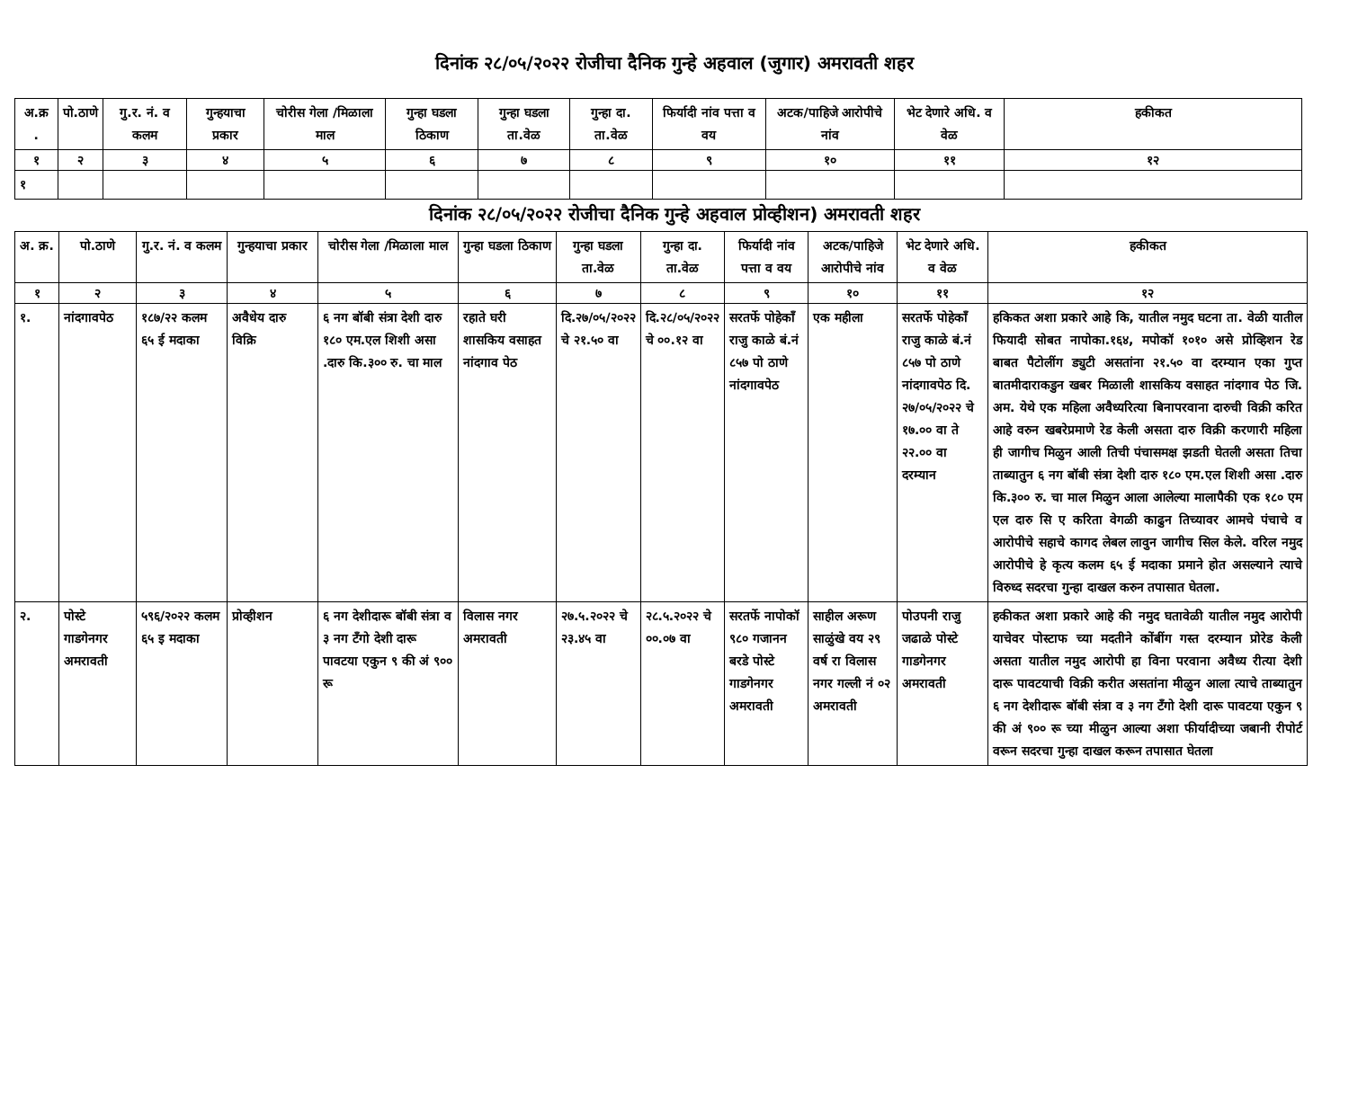दिनांक २८/०५/२०२२ रोजीचा दैनिक गुन्हे अहवाल (जुगार) अमरावती शहर
| अ.क्र . | पो.ठाणे | गु.र. नं. व कलम | गुन्हयाचा प्रकार | चोरीस गेला /मिळाला माल | गुन्हा घडला ठिकाण | गुन्हा घडला ता.वेळ | गुन्हा दा. ता.वेळ | फिर्यादी नांव पत्ता व वय | अटक/पाहिजे आरोपीचे नांव | भेट देणारे अधि. व वेळ | हकीकत |
| --- | --- | --- | --- | --- | --- | --- | --- | --- | --- | --- | --- |
| १ | २ | ३ | ४ | ५ | ६ | ७ | ८ | ९ | १० | ११ | १२ |
| १ | | | | | | | | | | | |
दिनांक २८/०५/२०२२ रोजीचा दैनिक गुन्हे अहवाल प्रोव्हीशन) अमरावती शहर
| अ. क्र. | पो.ठाणे | गु.र. नं. व कलम | गुन्हयाचा प्रकार | चोरीस गेला /मिळाला माल | गुन्हा घडला ठिकाण | गुन्हा घडला ता.वेळ | गुन्हा दा. ता.वेळ | फिर्यादी नांव पत्ता व वय | अटक/पाहिजे आरोपीचे नांव | भेट देणारे अधि. व वेळ | हकीकत |
| --- | --- | --- | --- | --- | --- | --- | --- | --- | --- | --- | --- |
| १ | २ | ३ | ४ | ५ | ६ | ७ | ८ | ९ | १० | ११ | १२ |
| १. | नांदगावपेठ | १८७/२२ कलम ६५ ई मदाका | अवैधेय दारु विक्रि | ६ नग बॉबी संत्रा देशी दारु १८० एम.एल शिशी असा .दारु कि.३०० रु. चा माल | रहाते घरी शासकिय वसाहत नांदगाव पेठ | दि.२७/०५/२०२२ चे २१.५० वा | दि.२८/०५/२०२२ चे ००.१२ वा | सरतर्फे पोहेकाँ राजु काळे बं.नं ८५७ पो ठाणे नांदगावपेठ | एक महीला | सरतर्फे पोहेकाँ राजु काळे बं.नं ८५७ पो ठाणे नांदगावपेठ दि. २७/०५/२०२२ चे १७.०० वा ते २२.०० वा दरम्यान | हकिकत अशा प्रकारे आहे कि, यातील नमुद घटना ता. वेळी यातील फियादी सोबत नापोका.१६४, मपोकॉ १०१० असे प्रोव्हिशन रेड बाबत पैटोलींग ड्युटी असतांना २१.५० वा दरम्यान एका गुप्त बातमीदाराकडुन खबर मिळाली शासकिय वसाहत नांदगाव पेठ जि. अम. येथे एक महिला अवैध्यरित्या बिनापरवाना दारुची विक्री करित आहे वरुन खबरेप्रमाणे रेड केली असता दारु विक्री करणारी महिला ही जागीच मिळुन आली तिची पंचासमक्ष झडती घेतली असता तिचा ताब्यातुन ६ नग बॉबी संत्रा देशी दारु १८० एम.एल शिशी असा .दारु कि.३०० रु. चा माल मिळुन आला आलेल्या मालापैकी एक १८० एम एल दारु सि ए करिता वेगळी काढुन तिच्यावर आमचे पंचाचे व आरोपीचे सहाचे कागद लेबल लावुन जागीच सिल केले. वरिल नमुद आरोपीचे हे कृत्य कलम ६५ ई मदाका प्रमाने होत असल्याने त्याचे विरुध्द सदरचा गुन्हा दाखल करुन तपासात घेतला. |
| २. | पोस्टे गाडगेनगर अमरावती | ५९६/२०२२ कलम ६५ इ मदाका | प्रोव्हीशन | ६ नग देशीदारू बॉबी संत्रा व ३ नग टॅंगो देशी दारू पावटया एकुन ९ की अं ९०० रू | विलास नगर अमरावती | २७.५.२०२२ चे २३.४५ वा | २८.५.२०२२ चे ००.०७ वा | सरतर्फे नापोकॉ ९८० गजानन बरडे पोस्टे गाडगेनगर अमरावती | साहील अरूण साळुंखे वय २९ वर्ष रा विलास नगर गल्ली नं ०२ अमरावती | पोउपनी राजु जढाळे पोस्टे गाडगेनगर अमरावती | हकीकत अशा प्रकारे आहे की नमुद घतावेळी यातील नमुद आरोपी याचेवर पोस्टाफ च्या मदतीने कोंबींग गस्त दरम्यान प्रोरेड केली असता यातील नमुद आरोपी हा विना परवाना अवैध्य रीत्या देशी दारू पावटयाची विक्री करीत असतांना मीळुन आला त्याचे ताब्यातुन ६ नग देशीदारू बॉबी संत्रा व ३ नग टॅंगो देशी दारू पावटया एकुन ९ की अं ९०० रू च्या मीळुन आल्या अशा फीर्यादीच्या जबानी रीपोर्ट वरून सदरचा गुन्हा दाखल करून तपासात घेतला |